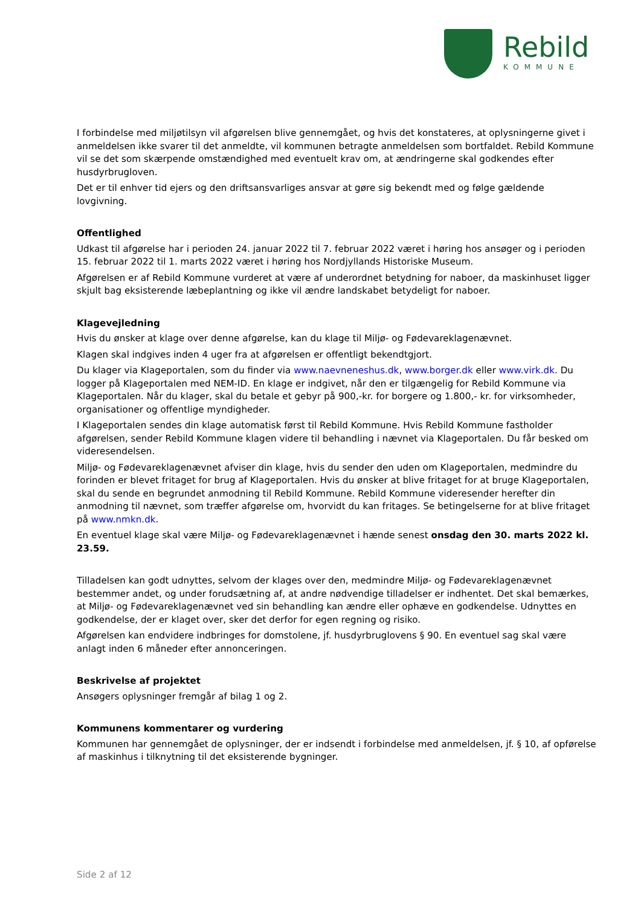Rebild
KOMMUNE
I forbindelse med miljøtilsyn vil afgørelsen blive gennemgået, og hvis det konstateres, at oplysningerne givet i anmeldelsen ikke svarer til det anmeldte, vil kommunen betragte anmeldelsen som bortfaldet. Rebild Kommune vil se det som skærpende omstændighed med eventuelt krav om, at ændringerne skal godkendes efter husdyrbrugloven.
Det er til enhver tid ejers og den driftsansvarliges ansvar at gøre sig bekendt med og følge gældende lovgivning.
Offentlighed
Udkast til afgørelse har i perioden 24. januar 2022 til 7. februar 2022 været i høring hos ansøger og i perioden 15. februar 2022 til 1. marts 2022 været i høring hos Nordjyllands Historiske Museum.
Afgørelsen er af Rebild Kommune vurderet at være af underordnet betydning for naboer, da maskinhuset ligger skjult bag eksisterende læbeplantning og ikke vil ændre landskabet betydeligt for naboer.
Klagevejledning
Hvis du ønsker at klage over denne afgørelse, kan du klage til Miljø- og Fødevareklagenævnet.
Klagen skal indgives inden 4 uger fra at afgørelsen er offentligt bekendtgjort.
Du klager via Klageportalen, som du finder via www.naevneneshus.dk, www.borger.dk eller www.virk.dk. Du logger på Klageportalen med NEM-ID. En klage er indgivet, når den er tilgængelig for Rebild Kommune via Klageportalen. Når du klager, skal du betale et gebyr på 900,-kr. for borgere og 1.800,- kr. for virksomheder, organisationer og offentlige myndigheder.
I Klageportalen sendes din klage automatisk først til Rebild Kommune. Hvis Rebild Kommune fastholder afgørelsen, sender Rebild Kommune klagen videre til behandling i nævnet via Klageportalen. Du får besked om videresendelsen.
Miljø- og Fødevareklagenævnet afviser din klage, hvis du sender den uden om Klageportalen, medmindre du forinden er blevet fritaget for brug af Klageportalen. Hvis du ønsker at blive fritaget for at bruge Klageportalen, skal du sende en begrundet anmodning til Rebild Kommune. Rebild Kommune videresender herefter din anmodning til nævnet, som træffer afgørelse om, hvorvidt du kan fritages. Se betingelserne for at blive fritaget på www.nmkn.dk.
En eventuel klage skal være Miljø- og Fødevareklagenævnet i hænde senest onsdag den 30. marts 2022 kl. 23.59.
Tilladelsen kan godt udnyttes, selvom der klages over den, medmindre Miljø- og Fødevareklagenævnet bestemmer andet, og under forudsætning af, at andre nødvendige tilladelser er indhentet. Det skal bemærkes, at Miljø- og Fødevareklagenævnet ved sin behandling kan ændre eller ophæve en godkendelse. Udnyttes en godkendelse, der er klaget over, sker det derfor for egen regning og risiko.
Afgørelsen kan endvidere indbringes for domstolene, jf. husdyrbruglovens § 90. En eventuel sag skal være anlagt inden 6 måneder efter annonceringen.
Beskrivelse af projektet
Ansøgers oplysninger fremgår af bilag 1 og 2.
Kommunens kommentarer og vurdering
Kommunen har gennemgået de oplysninger, der er indsendt i forbindelse med anmeldelsen, jf. § 10, af opførelse af maskinhus i tilknytning til det eksisterende bygninger.
Side 2 af 12